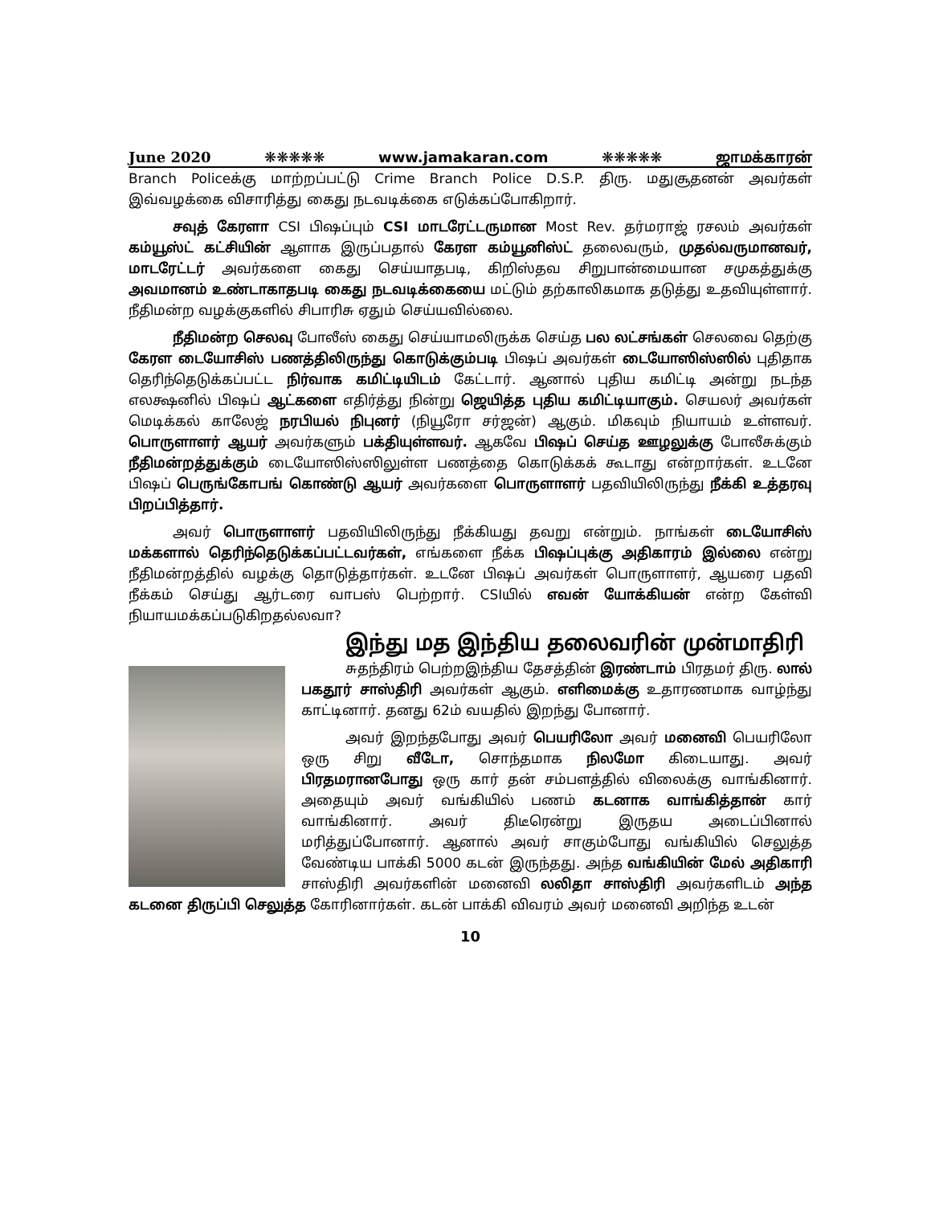June 2020 ❋❋❋❋❋ www.jamakaran.com ❋❋❋❋❋ ஜாமக்காரன்
Branch Policeக்கு மாற்றப்பட்டு Crime Branch Police D.S.P. திரு. மதுசூதனன் அவர்கள் இவ்வழக்கை விசாரித்து கைது நடவடிக்கை எடுக்கப்போகிறார்.
சவுத் கேரளா CSI பிஷப்பும் CSI மாடரேட்டருமான Most Rev. தர்மராஜ் ரசலம் அவர்கள் கம்யூஸ்ட் கட்சியின் ஆளாக இருப்பதால் கேரள கம்யூனிஸ்ட் தலைவரும், முதல்வருமானவர், மாடரேட்டர் அவர்களை கைது செய்யாதபடி, கிறிஸ்தவ சிறுபான்மையான சமுகத்துக்கு அவமானம் உண்டாகாதபடி கைது நடவடிக்கையை மட்டும் தற்காலிகமாக தடுத்து உதவியுள்ளார். நீதிமன்ற வழக்குகளில் சிபாரிசு ஏதும் செய்யவில்லை.
நீதிமன்ற செலவு போலீஸ் கைது செய்யாமலிருக்க செய்த பல லட்சங்கள் செலவை தெற்கு கேரள டையோசிஸ் பணத்திலிருந்து கொடுக்கும்படி பிஷப் அவர்கள் டையோஸிஸ்ஸில் புதிதாக தெரிந்தெடுக்கப்பட்ட நிர்வாக கமிட்டியிடம் கேட்டார். ஆனால் புதிய கமிட்டி அன்று நடந்த எலக்ஷனில் பிஷப் ஆட்களை எதிர்த்து நின்று ஜெயித்த புதிய கமிட்டியாகும். செயலர் அவர்கள் மெடிக்கல் காலேஜ் நரபியல் நிபுனர் (நியூரோ சர்ஜன்) ஆகும். மிகவும் நியாயம் உள்ளவர். பொருளாளர் ஆயர் அவர்களும் பக்தியுள்ளவர். ஆகவே பிஷப் செய்த ஊழலுக்கு போலீசுக்கும் நீதிமன்றத்துக்கும் டையோஸிஸ்ஸிலுள்ள பணத்தை கொடுக்கக் கூடாது என்றார்கள். உடனே பிஷப் பெருங்கோபங் கொண்டு ஆயர் அவர்களை பொருளாளர் பதவியிலிருந்து நீக்கி உத்தரவு பிறப்பித்தார்.
அவர் பொருளாளர் பதவியிலிருந்து நீக்கியது தவறு என்றும். நாங்கள் டையோசிஸ் மக்களால் தெரிந்தெடுக்கப்பட்டவர்கள், எங்களை நீக்க பிஷப்புக்கு அதிகாரம் இல்லை என்று நீதிமன்றத்தில் வழக்கு தொடுத்தார்கள். உடனே பிஷப் அவர்கள் பொருளாளர், ஆயரை பதவி நீக்கம் செய்து ஆர்டரை வாபஸ் பெற்றார். CSIயில் எவன் யோக்கியன் என்ற கேள்வி நியாயமக்கப்படுகிறதல்லவா?
இந்து மத இந்திய தலைவரின் முன்மாதிரி
சுதந்திரம் பெற்றஇந்திய தேசத்தின் இரண்டாம் பிரதமர் திரு. லால் பகதூர் சாஸ்திரி அவர்கள் ஆகும். எளிமைக்கு உதாரணமாக வாழ்ந்து காட்டினார். தனது 62ம் வயதில் இறந்து போனார்.
அவர் இறந்தபோது அவர் பெயரிலோ அவர் மனைவி பெயரிலோ ஒரு சிறு வீடோ, சொந்தமாக நிலமோ கிடையாது. அவர் பிரதமரானபோது ஒரு கார் தன் சம்பளத்தில் விலைக்கு வாங்கினார். அதையும் அவர் வங்கியில் பணம் கடனாக வாங்கித்தான் கார் வாங்கினார். அவர் திடீரென்று இருதய அடைப்பினால் மரித்துப்போனார். ஆனால் அவர் சாகும்போது வங்கியில் செலுத்த வேண்டிய பாக்கி 5000 கடன் இருந்தது. அந்த வங்கியின் மேல் அதிகாரி சாஸ்திரி அவர்களின் மனைவி லலிதா சாஸ்திரி அவர்களிடம் அந்த கடனை திருப்பி செலுத்த கோரினார்கள். கடன் பாக்கி விவரம் அவர் மனைவி அறிந்த உடன்
10